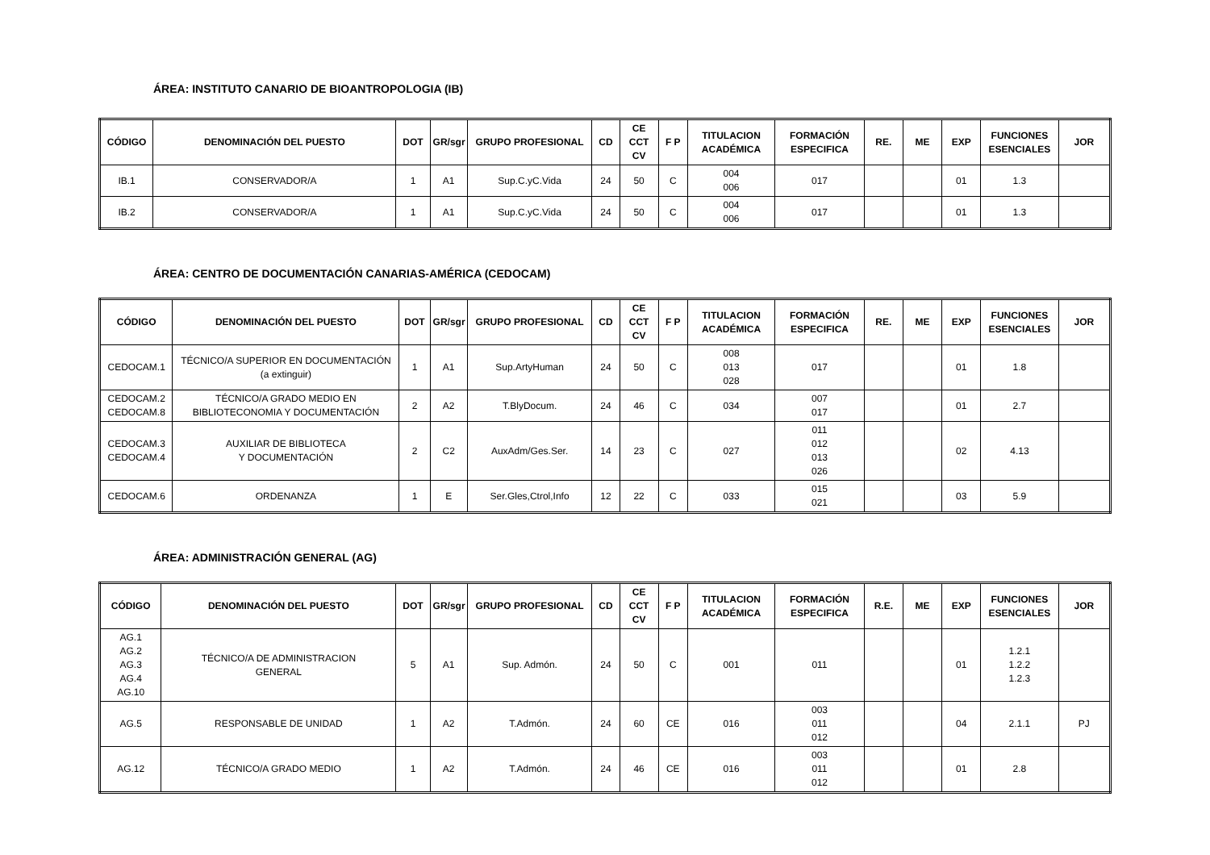ÁREA: INSTITUTO CANARIO DE BIOANTROPOLOGIA (IB)
| CÓDIGO | DENOMINACIÓN DEL PUESTO | DOT | GR/sgr | GRUPO PROFESIONAL | CD | CE CCT CV | F P | TITULACION ACADÉMICA | FORMACIÓN ESPECIFICA | RE. | ME | EXP | FUNCIONES ESENCIALES | JOR |
| --- | --- | --- | --- | --- | --- | --- | --- | --- | --- | --- | --- | --- | --- | --- |
| IB.1 | CONSERVADOR/A | 1 | A1 | Sup.C.yC.Vida | 24 | 50 | C | 004 006 | 017 | | | 01 | 1.3 | |
| IB.2 | CONSERVADOR/A | 1 | A1 | Sup.C.yC.Vida | 24 | 50 | C | 004 006 | 017 | | | 01 | 1.3 | |
ÁREA: CENTRO DE DOCUMENTACIÓN CANARIAS-AMÉRICA (CEDOCAM)
| CÓDIGO | DENOMINACIÓN DEL PUESTO | DOT | GR/sgr | GRUPO PROFESIONAL | CD | CE CCT CV | F P | TITULACION ACADÉMICA | FORMACIÓN ESPECIFICA | RE. | ME | EXP | FUNCIONES ESENCIALES | JOR |
| --- | --- | --- | --- | --- | --- | --- | --- | --- | --- | --- | --- | --- | --- | --- |
| CEDOCAM.1 | TÉCNICO/A SUPERIOR EN DOCUMENTACIÓN (a extinguir) | 1 | A1 | Sup.ArtyHuman | 24 | 50 | C | 008 013 028 | 017 | | | 01 | 1.8 | |
| CEDOCAM.2 CEDOCAM.8 | TÉCNICO/A GRADO MEDIO EN BIBLIOTECONOMIA Y DOCUMENTACIÓN | 2 | A2 | T.BlyDocum. | 24 | 46 | C | 034 | 007 017 | | | 01 | 2.7 | |
| CEDOCAM.3 CEDOCAM.4 | AUXILIAR DE BIBLIOTECA Y DOCUMENTACIÓN | 2 | C2 | AuxAdm/Ges.Ser. | 14 | 23 | C | 027 | 011 012 013 026 | | | 02 | 4.13 | |
| CEDOCAM.6 | ORDENANZA | 1 | E | Ser.Gles,Ctrol,Info | 12 | 22 | C | 033 | 015 021 | | | 03 | 5.9 | |
ÁREA: ADMINISTRACIÓN GENERAL (AG)
| CÓDIGO | DENOMINACIÓN DEL PUESTO | DOT | GR/sgr | GRUPO PROFESIONAL | CD | CE CCT CV | F P | TITULACION ACADÉMICA | FORMACIÓN ESPECIFICA | R.E. | ME | EXP | FUNCIONES ESENCIALES | JOR |
| --- | --- | --- | --- | --- | --- | --- | --- | --- | --- | --- | --- | --- | --- | --- |
| AG.1 AG.2 AG.3 AG.4 AG.10 | TÉCNICO/A DE ADMINISTRACION GENERAL | 5 | A1 | Sup. Admón. | 24 | 50 | C | 001 | 011 | | | 01 | 1.2.1 1.2.2 1.2.3 | |
| AG.5 | RESPONSABLE DE UNIDAD | 1 | A2 | T.Admón. | 24 | 60 | CE | 016 | 003 011 012 | | | 04 | 2.1.1 | PJ |
| AG.12 | TÉCNICO/A GRADO MEDIO | 1 | A2 | T.Admón. | 24 | 46 | CE | 016 | 003 011 012 | | | 01 | 2.8 | |